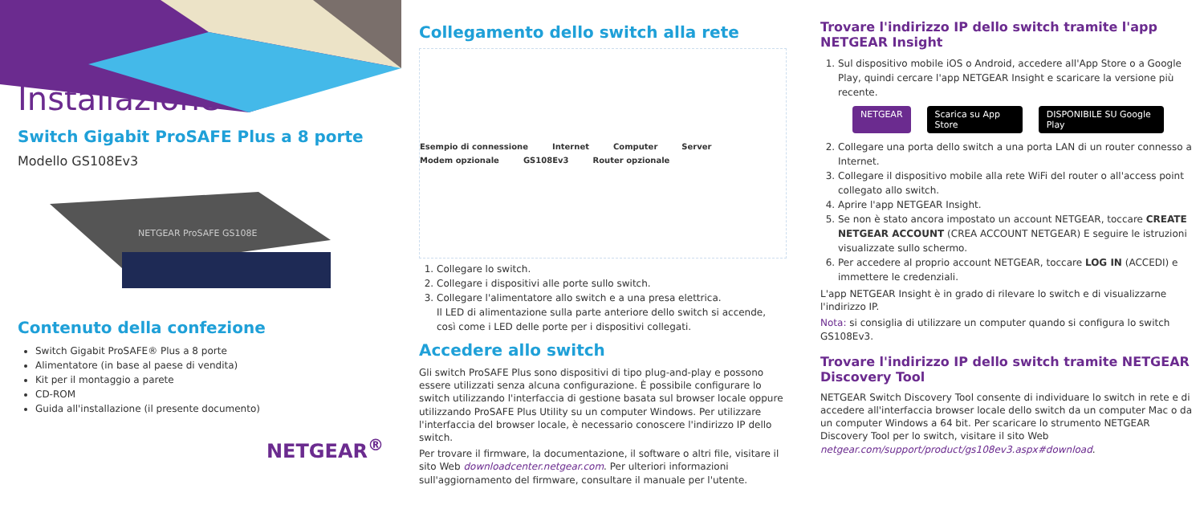Installazione
Switch Gigabit ProSAFE Plus a 8 porte
Modello GS108Ev3
NETGEAR ProSAFE GS108E
Contenuto della confezione
Switch Gigabit ProSAFE® Plus a 8 porte
Alimentatore (in base al paese di vendita)
Kit per il montaggio a parete
CD-ROM
Guida all'installazione (il presente documento)
NETGEAR<sup>®</sup>
Collegamento dello switch alla rete
Esempio di connessione Internet Computer Server Modem opzionale GS108Ev3 Router opzionale
1. Collegare lo switch.
2. Collegare i dispositivi alle porte sullo switch.
3. Collegare l'alimentatore allo switch e a una presa elettrica.
Il LED di alimentazione sulla parte anteriore dello switch si accende, così come i LED delle porte per i dispositivi collegati.
Accedere allo switch
Gli switch ProSAFE Plus sono dispositivi di tipo plug-and-play e possono essere utilizzati senza alcuna configurazione. È possibile configurare lo switch utilizzando l'interfaccia di gestione basata sul browser locale oppure utilizzando ProSAFE Plus Utility su un computer Windows. Per utilizzare l'interfaccia del browser locale, è necessario conoscere l'indirizzo IP dello switch.
Per trovare il firmware, la documentazione, il software o altri file, visitare il sito Web downloadcenter.netgear.com. Per ulteriori informazioni sull'aggiornamento del firmware, consultare il manuale per l'utente.
Trovare l'indirizzo IP dello switch tramite l'app NETGEAR Insight
1. Sul dispositivo mobile iOS o Android, accedere all'App Store o a Google Play, quindi cercare l'app NETGEAR Insight e scaricare la versione più recente.
NETGEAR Scarica su App Store DISPONIBILE SU Google Play
2. Collegare una porta dello switch a una porta LAN di un router connesso a Internet.
3. Collegare il dispositivo mobile alla rete WiFi del router o all'access point collegato allo switch.
4. Aprire l'app NETGEAR Insight.
5. Se non è stato ancora impostato un account NETGEAR, toccare CREATE NETGEAR ACCOUNT (CREA ACCOUNT NETGEAR) E seguire le istruzioni visualizzate sullo schermo.
6. Per accedere al proprio account NETGEAR, toccare LOG IN (ACCEDI) e immettere le credenziali.
L'app NETGEAR Insight è in grado di rilevare lo switch e di visualizzarne l'indirizzo IP.
Nota: si consiglia di utilizzare un computer quando si configura lo switch GS108Ev3.
Trovare l'indirizzo IP dello switch tramite NETGEAR Discovery Tool
NETGEAR Switch Discovery Tool consente di individuare lo switch in rete e di accedere all'interfaccia browser locale dello switch da un computer Mac o da un computer Windows a 64 bit. Per scaricare lo strumento NETGEAR Discovery Tool per lo switch, visitare il sito Web netgear.com/support/product/gs108ev3.aspx#download.